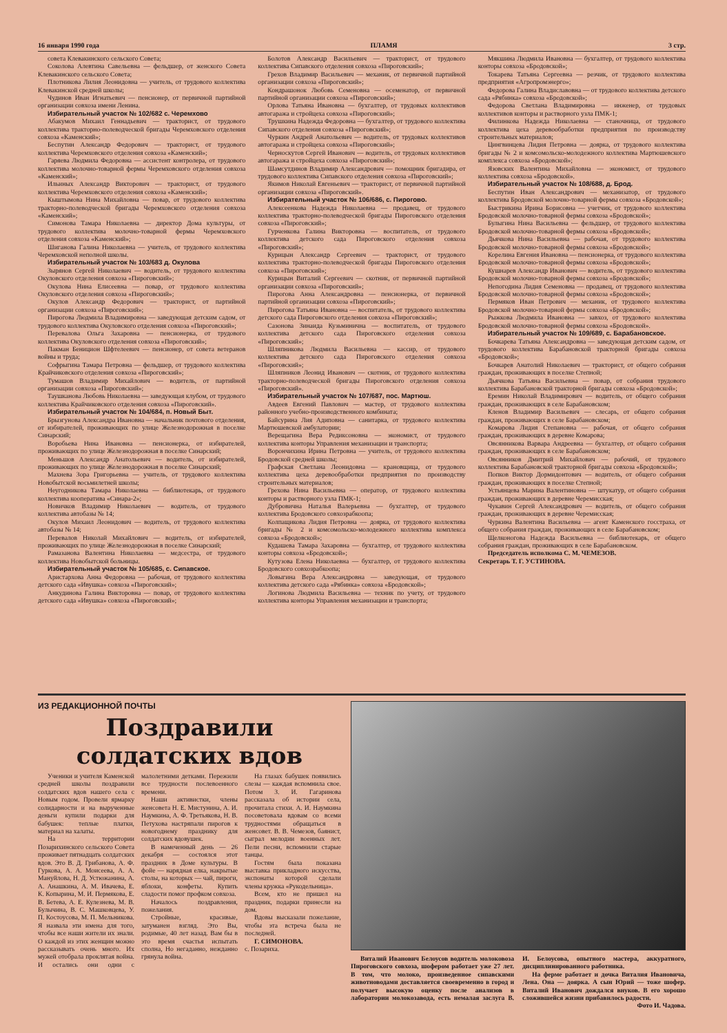16 января 1990 года ПЛАМЯ 3 стр.
совета Клевакинского сельского Совета;
Соколова Алевтина Савельевна — фельдшер, от женского Совета Клевакинского сельского Совета;
Плотникова Лилия Леонидовна — учитель, от трудового коллектива Клевакинской средней школы;
Чудинов Иван Игнатьевич — пенсионер, от первичной партийной организации совхоза имени Ленина.
Избирательный участок № 102/682 с. Черемхово
Абакумов Михаил Геннадьевич — тракторист, от трудового коллектива тракторно-полеводческой бригады Черемховского отделения совхоза «Каменский»;
Беспутин Александр Федорович — тракторист, от трудового коллектива Черемховского отделения совхоза «Каменский»;
Гаряева Людмила Федоровна — ассистент контролера, от трудового коллектива молочно-товарной фермы Черемховского отделения совхоза «Каменский»;
Ильиных Александр Викторович — тракторист, от трудового коллектива Черемховского отделения совхоза «Каменский»;
Кыштымова Нина Михайловна — повар, от трудового коллектива тракторно-полеводческой бригады Черемховского отделения совхоза «Каменский»;
Симонова Тамара Николаевна — директор Дома культуры, от трудового коллектива молочно-товарной фермы Черемховского отделения совхоза «Каменский»;
Шиганова Галина Николаевна — учитель, от трудового коллектива Черемховской неполной школы.
Избирательный участок № 103/683 д. Окулова
Зырянов Сергей Николаевич — водитель, от трудового коллектива Окуловского отделения совхоза «Пироговский»;
Окулова Нина Елисеевна — повар, от трудового коллектива Окуловского отделения совхоза «Пироговский»;
Окулов Александр Федорович — тракторист, от партийной организации совхоза «Пироговский»;
Пирогова Людмила Владимировна — заведующая детским садом, от трудового коллектива Окуловского отделения совхоза «Пироговский»;
Перевалова Ольга Захаровна — пенсионерка, от трудового коллектива Окуловского отделения совхоза «Пироговский»;
Пакман Беницион Шфтелеевич — пенсионер, от совета ветеранов войны и труда;
Софрыгина Тамара Петровна — фельдшер, от трудового коллектива Крайчиковского отделения совхоза «Пироговский»;
Тумашов Владимир Михайлович — водитель, от партийной организации совхоза «Пироговский»;
Таушканова Любовь Николаевна — заведующая клубом, от трудового коллектива Крайчиковского отделения совхоза «Пироговский».
Избирательный участок № 104/684, п. Новый Быт.
Брызгунова Александра Ивановна — начальник почтового отделения, от избирателей, проживающих по улице Железнодорожная в поселке Синарский;
Воробьева Нина Ивановна — пенсионерка, от избирателей, проживающих по улице Железнодорожная в поселке Синарский;
Меньшов Александр Анатольевич — водитель, от избирателей, проживающих по улице Железнодорожная в поселке Синарский;
Махнева Зора Григорьевна — учитель, от трудового коллектива Новобытской восьмилетней школы;
Неугодникова Тамара Николаевна — библиотекарь, от трудового коллектива кооператива «Синара-2»;
Новичков Владимир Николаевич — водитель, от трудового коллектива автобазы № 14;
Окулов Михаил Леонидович — водитель, от трудового коллектива автобазы № 14;
Перевалов Николай Михайлович — водитель, от избирателей, проживающих по улице Железнодорожная в поселке Синарский;
Рамазанова Валентина Николаевна — медсестра, от трудового коллектива Новобытской больницы.
Избирательный участок № 105/685, с. Сипавское.
Аристархова Анна Федоровна — рабочая, от трудового коллектива детского сада «Ивушка» совхоза «Пироговский»;
Анкудинова Галина Викторовна — повар, от трудового коллектива детского сада «Ивушка» совхоза «Пироговский»;
Болотов Александр Васильевич — тракторист, от трудового коллектива Сипавского отделения совхоза «Пироговский»;
Грехов Владимир Васильевич — механик, от первичной партийной организации совхоза «Пироговский»;
Кондрашонок Любовь Семеновна — осеменатор, от первичной партийной организации совхоза «Пироговский»;
Орлова Татьяна Ивановна — бухгалтер, от трудовых коллективов автогаража и стройцеха совхоза «Пироговский»;
Трушкина Надежда Федоровна — бухгалтер, от трудового коллектива Сипавского отделения совхоза «Пироговский»;
Чуркин Андрей Анатольевич — водитель, от трудовых коллективов автогаража и стройцеха совхоза «Пироговский»;
Черноскутов Сергей Иванович — водитель, от трудовых коллективов автогаража и стройцеха совхоза «Пироговский»;
Шамсутдинов Владимир Александрович — помощник бригадира, от трудового коллектива Сипавского отделения совхоза «Пироговский»;
Якимов Николай Евгеньевич — тракторист, от первичной партийной организации совхоза «Пироговский».
Избирательный участок № 106/686, с. Пирогово.
Алексеенкова Надежда Николаевна — продавец, от трудового коллектива тракторно-полеводческой бригады Пироговского отделения совхоза «Пироговский»;
Гурченкова Галина Викторовна — воспитатель, от трудового коллектива детского сада Пироговского отделения совхоза «Пироговский»;
Курицын Александр Сергеевич — тракторист, от трудового коллектива тракторно-полеводческой бригады Пироговского отделения совхоза «Пироговский»;
Курицын Виталий Сергеевич — скотник, от первичной партийной организации совхоза «Пироговский»;
Пирогова Анна Александровна — пенсионерка, от первичной партийной организации совхоза «Пироговский»;
Пирогова Татьяна Ивановна — воспитатель, от трудового коллектива детского сада Пироговского отделения совхоза «Пироговский»;
Сазонова Зинаида Кузьминична — воспитатель, от трудового коллектива детского сада Пироговского отделения совхоза «Пироговский»;
Шляпникова Людмила Васильевна — кассир, от трудового коллектива детского сада Пироговского отделения совхоза «Пироговский»;
Шляпников Леонид Иванович — скотник, от трудового коллектива тракторно-полеводческой бригады Пироговского отделения совхоза «Пироговский».
Избирательный участок № 107/687, пос. Мартюш.
Авдеев Евгений Павлович — мастер, от трудового коллектива районного учебно-производственного комбината;
Байсурина Лия Адиповна — санитарка, от трудового коллектива Мартюшевской амбулатории;
Верещагина Вера Редиксоновна — экономист, от трудового коллектива конторы Управления механизации и транспорта;
Ворончихина Ирина Петровна — учитель, от трудового коллектива Бродовской средней школы;
Графская Светлана Леонидовна — крановщица, от трудового коллектива цеха деревообработки предприятия по производству строительных материалов;
Грехова Нина Васильевна — оператор, от трудового коллектива конторы и растворного узла ПМК-1;
Дубровична Наталья Валерьевна — бухгалтер, от трудового коллектива Бродовского совхозрабкоопа;
Колпащикова Лидия Петровна — доярка, от трудового коллектива бригады № 2 и комсомольско-молодежного коллектива комплекса совхоза «Бродовской»;
Кудашева Тамара Захаровна — бухгалтер, от трудового коллектива конторы совхоза «Бродовской»;
Кутузова Елена Николаевна — бухгалтер, от трудового коллектива Бродовского совхозрабкоопа;
Ловыгина Вера Александровна — заведующая, от трудового коллектива детского сада «Рябинка» совхоза «Бродовской»;
Логинова Людмила Васильевна — техник по учету, от трудового коллектива конторы Управления механизации и транспорта;
Мякшина Людмила Ивановна — бухгалтер, от трудового коллектива конторы совхоза «Бродовской»;
Токарева Татьяна Сергеевна — резчик, от трудового коллектива предприятия «Агропромэнерго»;
Федорова Галина Владиславовна — от трудового коллектива детского сада «Рябинка» совхоза «Бродовской»;
Федорова Светлана Владимировна — инженер, от трудовых коллективов конторы и растворного узла ПМК-1;
Филинкова Надежда Николаевна — станочница, от трудового коллектива цеха деревообработки предприятия по производству строительных материалов;
Цингвинцева Лидия Петровна — доярка, от трудового коллектива бригады № 2 и комсомольско-молодежного коллектива Мартюшевского комплекса совхоза «Бродовской»;
Язовских Валентина Михайловна — экономист, от трудового коллектива совхоза «Бродовской».
Избирательный участок № 108/688, д. Брод.
Беспутин Иван Александрович — механизатор, от трудового коллектива Бродовской молочно-товарной фермы совхоза «Бродовской»;
Быстрикина Ирина Борисовна — учетчик, от трудового коллектива Бродовской молочно-товарной фермы совхоза «Бродовской»;
Булыгина Нина Васильевна — фельдшер, от трудового коллектива Бродовской молочно-товарной фермы совхоза «Бродовской»;
Дьячкова Нина Васильевна — рабочая, от трудового коллектива Бродовской молочно-товарной фермы совхоза «Бродовской»;
Корелина Евгения Ивановна — пенсионерка, от трудового коллектива Бродовской молочно-товарной фермы совхоза «Бродовской»;
Кушнарев Александр Иванович — водитель, от трудового коллектива Бродовской молочно-товарной фермы совхоза «Бродовской»;
Непогодина Лидия Семеновна — продавец, от трудового коллектива Бродовской молочно-товарной фермы совхоза «Бродовской»;
Пермяков Иван Петрович — механик, от трудового коллектива Бродовской молочно-товарной фермы совхоза «Бродовской»;
Рыжкова Людмила Ивановна — завхоз, от трудового коллектива Бродовской молочно-товарной фермы совхоза «Бродовской».
Избирательный участок № 109/689, с. Барабановское.
Бочкарева Татьяна Александровна — заведующая детским садом, от трудового коллектива Барабановской тракторной бригады совхоза «Бродовской»;
Бочкарев Анатолий Николаевич — тракторист, от общего собрания граждан, проживающих в поселке Степной;
Дьячкова Татьяна Васильевна — повар, от собрания трудового коллектива Барабановской тракторной бригады совхоза «Бродовской»;
Еремин Николай Владимирович — водитель, от общего собрания граждан, проживающих в селе Барабановском;
Кленов Владимир Васильевич — слесарь, от общего собрания граждан, проживающих в селе Барабановском;
Комарова Лидия Степановна — рабочая, от общего собрания граждан, проживающих в деревне Комарова;
Овсянникова Варвара Андреевна — бухгалтер, от общего собрания граждан, проживающих в селе Барабановском;
Овсянников Дмитрий Михайлович — рабочий, от трудового коллектива Барабановской тракторной бригады совхоза «Бродовской»;
Попков Виктор Дормидонтович — водитель, от общего собрания граждан, проживающих в поселке Степной;
Устьянцева Марина Валентиновна — штукатур, от общего собрания граждан, проживающих в деревне Черемисская;
Чукавин Сергей Александрович — водитель, от общего собрания граждан, проживающих в деревне Черемисская;
Чуркина Валентина Васильевна — агент Каменского госстраха, от общего собрания граждан, проживающих в селе Барабановском;
Щелконогова Надежда Васильевна — библиотекарь, от общего собрания граждан, проживающих в селе Барабановском.
Председатель исполкома С. М. ЧЕМЕЗОВ.
Секретарь Т. Г. УСТИНОВА.
ИЗ РЕДАКЦИОННОЙ ПОЧТЫ
Поздравили
солдатских вдов
Ученики и учителя Каменской средней школы поздравили солдатских вдов нашего села с Новым годом. Провели ярмарку солидарности и на вырученные деньги купили подарки для бабушек: теплые платки, материал на халаты.
На территории Позарихинского сельского Совета проживает пятнадцать солдатских вдов. Это В. Д. Грибанова, А. Ф. Гуркова, А. А. Моисеева, А. А. Мануйлова, Н. Д. Устюжанина, А. А. Анашкина, А. М. Ивачева, Е. К. Копырина, М. И. Пермякова, Е. В. Бетева, А. Е. Кулезнева, М. В. Булычина, В. С. Машковцева, У. П. Костоусова, М. П. Мельникова. Я назвала эти имена для того, чтобы все наши жители их знали. О каждой из этих женщин можно рассказывать очень много. Их мужей отобрала проклятая война. И остались они одни с малолетними детками. Пережили все трудности послевоенного времени.
Наши активистки, члены женсовета Н. Е. Мистунина, А. И. Наумкина, А. Ф. Третьякова, Н. В. Петухова настряпали пирогов к новогоднему празднику для солдатских вдовушек.
В намеченный день — 26 декабря — состоялся этот праздник в Доме культуры. В фойе — нарядная елка, накрытые столы, на которых — чай, пироги, яблоки, конфеты. Купить сладости помог профком совхоза.
Началось поздравления, пожелания.
Стройные, красивые, затуманен взгляд. Это Вы, родимые, 40 лет назад. Вам бы в это время счастья испытать сполна, Но негаданно, нежданно грянула война.
На глазах бабушек появились слезы — каждая вспомнила свое. Потом З. И. Гагаринова рассказала об истории села, прочитала стихи. А. И. Наумкина посоветовала вдовам со всеми трудностями обращаться в женсовет. В. В. Чемезов, баянист, сыграл мелодии военных лет. Пели песни, вспомнили старые танцы.
Гостям была показана выставка прикладного искусства, экспонаты которой сделали члены кружка «Рукодельница».
Всем, кто не пришел на праздник, подарки принесли на дом.
Вдовы высказали пожелание, чтобы эта встреча была не последней.
Г. СИМОНОВА.
с. Позариха.
Виталий Иванович Белоусов водитель молоковоза Пироговского совхоза, шофером работает уже 27 лет. В том, что молоко, произведенное сипавскими животноводами доставляется своевременно в город и получает высокую оценку после анализов в лаборатории молокозавода, есть немалая заслуга В. И. Белоусова, опытного мастера, аккуратного, дисциплинированного работника.
На ферме работает и дочка Виталия Ивановича, Лена. Она — доярка. А сын Юрий — тоже шофер. Виталий Иванович дождался внуков. В его хорошо сложившейся жизни прибавилось радости.
Фото И. Чадова.